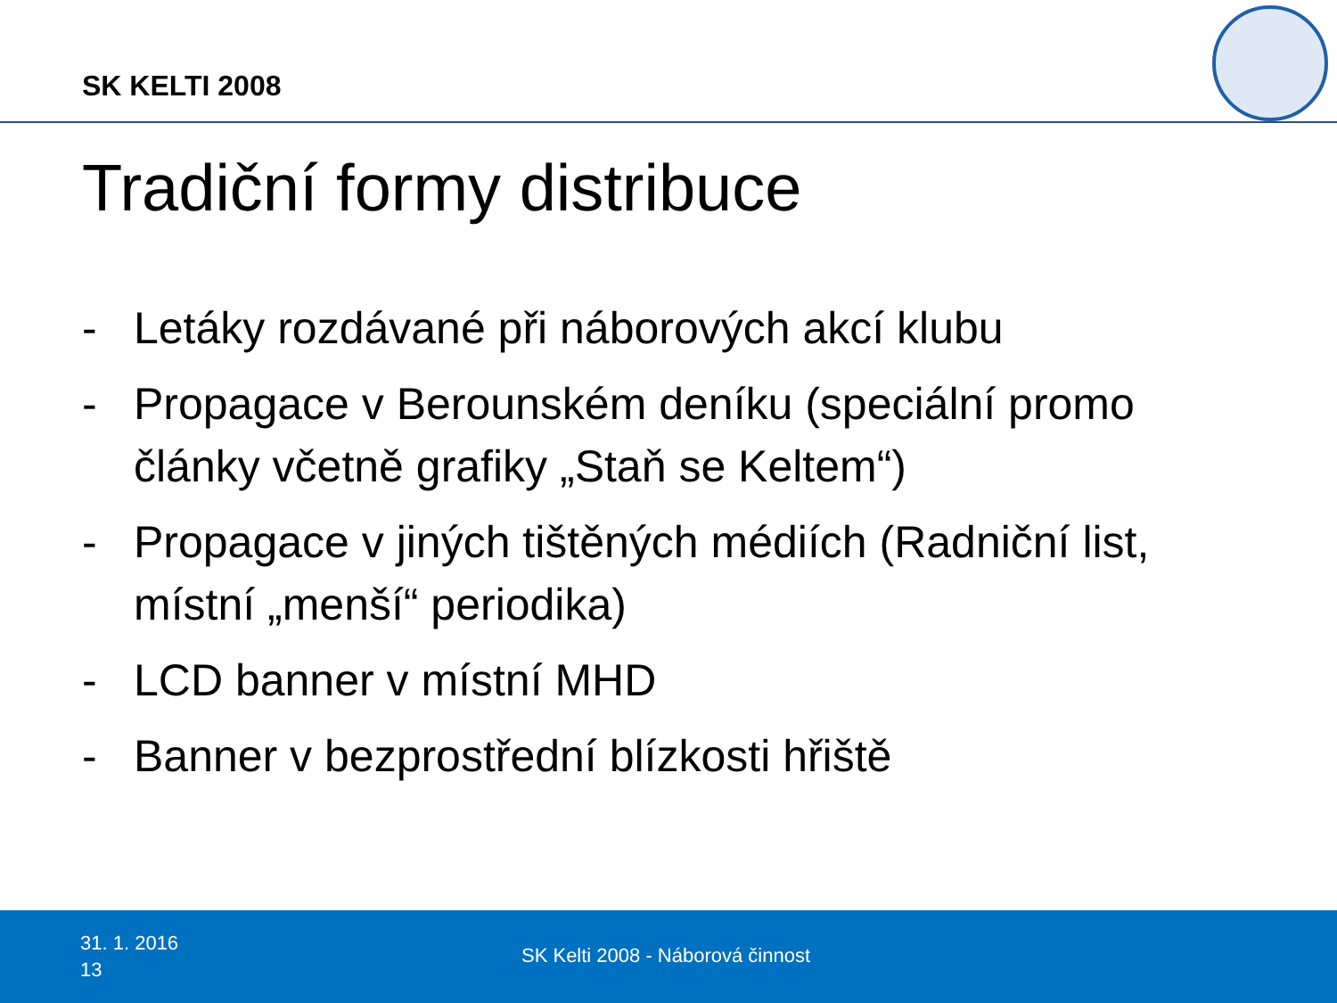SK KELTI 2008
Tradiční formy distribuce
- Letáky rozdávané při náborových akcí klubu
- Propagace v Berounském deníku (speciální promo články včetně grafiky „Staň se Keltem“)
- Propagace v jiných tištěných médiích (Radniční list, místní „menší“ periodika)
- LCD banner v místní MHD
- Banner v bezprostřední blízkosti hřiště
31. 1. 2016
13
SK Kelti 2008 - Náborová činnost